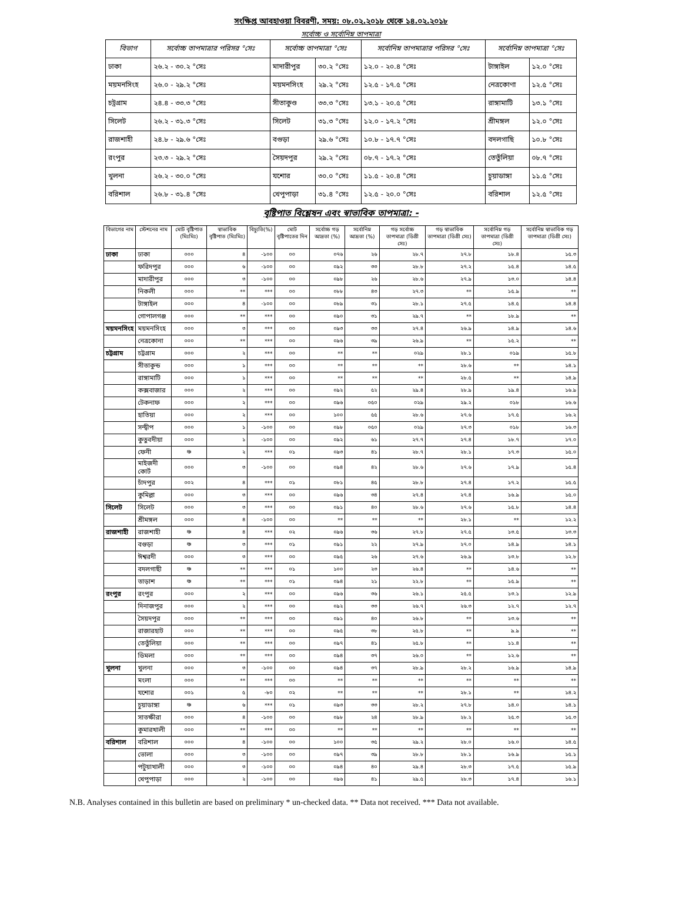সংক্ষিপ্ত আবহাওয়া বিবরণী, সময়: ০৮.০২.২০১৮ থেকে ১৪.০২.২০১৮
সর্বোচ্চ ও সর্বোনিম্ন তাপমাত্রা
| বিভাগ | সর্বোচ্চ তাপমাত্রার পরিসর °সেঃ | সর্বোচ্চ তাপমাত্রা °সেঃ | | সর্বোনিম্ন তাপমাত্রার পরিসর °সেঃ | সর্বোনিম্ন তাপমাত্রা °সেঃ | |
| --- | --- | --- | --- | --- | --- | --- |
| ঢাকা | ২৬.২ - ৩০.২ °সেঃ | মাদারীপুর | ৩০.২ °সেঃ | ১২.০ - ২০.৪ °সেঃ | টাঙ্গাইল | ১২.০ °সেঃ |
| ময়মনসিংহ | ২৬.০ - ২৯.২ °সেঃ | ময়মনসিংহ | ২৯.২ °সেঃ | ১২.৫ - ১৭.৫ °সেঃ | নেত্রকোণা | ১২.৫ °সেঃ |
| চট্রগ্রাম | ২৪.৪ - ৩৩.৩ °সেঃ | সীতাকুণ্ড | ৩৩.৩ °সেঃ | ১৩.১ - ২০.৫ °সেঃ | রাঙ্গামাটি | ১৩.১ °সেঃ |
| সিলেট | ২৬.২ - ৩১.৩ °সেঃ | সিলেট | ৩১.৩ °সেঃ | ১২.০ - ১৭.২ °সেঃ | শ্রীমঙ্গল | ১২.০ °সেঃ |
| রাজশাহী | ২৪.৮ - ২৯.৬ °সেঃ | বগুড়া | ২৯.৬ °সেঃ | ১০.৮ - ১৭.৭ °সেঃ | বদলগাছি | ১০.৮ °সেঃ |
| রংপুর | ২৩.৩ - ২৯.২ °সেঃ | সৈয়দপুর | ২৯.২ °সেঃ | ০৮.৭ - ১৭.২ °সেঃ | তেতুঁলিয়া | ০৮.৭ °সেঃ |
| খুলনা | ২৬.২ - ৩০.০ °সেঃ | যশোর | ৩০.০ °সেঃ | ১১.৫ - ২০.৪ °সেঃ | চুয়াডাঙ্গা | ১১.৫ °সেঃ |
| বরিশাল | ২৬.৮ - ৩১.৪ °সেঃ | খেপুপাড়া | ৩১.৪ °সেঃ | ১২.৫ - ২০.০ °সেঃ | বরিশাল | ১২.৫ °সেঃ |
বৃষ্টিপাত বিশ্লেষন এবং স্বাভাবিক তাপমাত্রা: -
| বিভাগের নাম | স্টেশনের নাম | মোট বৃষ্টিপাত (মিঃমিঃ) | স্বাভাবিক বৃষ্টিপাত (মিঃমিঃ) | বিচ্যুতি(%) | মোট বৃষ্টিপাতের দিন | সর্বোচ্চ গড় আদ্রতা (%) | সর্বোনিম্ন আদ্রতা (%) | গড় সর্বোচ্চ তাপমাত্রা (ডিগ্রী সেঃ) | গড় স্বাভাবিক তাপমাত্রা (ডিগ্রী সেঃ) | সর্বোনিম্ন গড় তাপমাত্রা (ডিগ্রী সেঃ) | সর্বোনিম্ন স্বাভাবিক গড় তাপমাত্রা (ডিগ্রী সেঃ) |
| --- | --- | --- | --- | --- | --- | --- | --- | --- | --- | --- | --- |
| ঢাকা | ঢাকা | ০০০ | ৪ | -১০০ | ০০ | ০৭৬ | ২৬ | ২৮.৭ | ২৭.৮ | ১৮.৪ | ১৫.৩ |
| | ফরিদপুর | ০০০ | ৬ | -১০০ | ০০ | ০৯২ | ৩৩ | ২৮.৮ | ২৭.২ | ১৫.৪ | ১৪.৫ |
| | মাদারীপুর | ০০০ | ৩ | -১০০ | ০০ | ০৯৮ | ২৬ | ২৮.৬ | ২৭.৯ | ১৩.০ | ১৪.৪ |
| | নিকলী | ০০০ | ** | *** | ০০ | ০৮৮ | ৪৩ | ২৭.৩ | ** | ১৫.৯ | ** |
| | টাঙ্গাইল | ০০০ | ৪ | -১০০ | ০০ | ০৮৯ | ৩১ | ২৮.১ | ২৭.৫ | ১৪.৫ | ১৪.৪ |
| | গোপালগঞ্জ | ০০০ | ** | *** | ০০ | ০৯০ | ৩১ | ২৯.৭ | ** | ১৮.৯ | ** |
| ময়মনসিংহ | ময়মনসিংহ | ০০০ | ৩ | *** | ০০ | ০৯৩ | ৩৩ | ২৭.৪ | ২৬.৯ | ১৪.৯ | ১৪.৬ |
| | নেত্রকোনা | ০০০ | ** | *** | ০০ | ০৯৬ | ৩৯ | ২৬.৯ | ** | ১৫.২ | ** |
| চট্টগ্রাম | চট্টগ্রাম | ০০০ | ২ | *** | ০০ | ** | ** | ০২৯ | ২৮.১ | ০১৯ | ১৫.৮ |
| | সীতাকুন্ড | ০০০ | ১ | *** | ০০ | ** | ** | ** | ২৮.৬ | ** | ১৪.১ |
| | রাঙ্গামাটি | ০০০ | ১ | *** | ০০ | ** | ** | ** | ২৮.৫ | ** | ১৪.৯ |
| | কক্সবাজার | ০০০ | ২ | *** | ০০ | ০৯২ | ৫২ | ২৯.৪ | ২৮.৯ | ১৯.৪ | ১৬.৯ |
| | টেকনাফ | ০০০ | ২ | *** | ০০ | ০৯৬ | ০৫০ | ০২৯ | ২৯.২ | ০১৮ | ১৬.৬ |
| | হাতিয়া | ০০০ | ২ | *** | ০০ | ১০০ | ৫৫ | ২৮.৬ | ২৭.৬ | ১৭.৫ | ১৬.২ |
| | সন্দ্বীপ | ০০০ | ১ | -১০০ | ০০ | ০৯৮ | ০৫০ | ০২৯ | ২৭.৩ | ০১৮ | ১৬.৩ |
| | কুতুবদীয়া | ০০০ | ১ | -১০০ | ০০ | ০৯২ | ৬১ | ২৭.৭ | ২৭.৪ | ১৮.৭ | ১৭.০ |
| | ফেনী | ঞ্চ | ২ | *** | ০১ | ০৯৩ | ৪১ | ২৮.৭ | ২৮.১ | ১৭.৩ | ১৫.০ |
| | মাইজদী কোর্ট | ০০০ | ৩ | -১০০ | ০০ | ০৯৪ | ৪২ | ২৮.৬ | ২৭.৬ | ১৭.৯ | ১৫.৪ |
| | চাঁদপুর | ০০২ | ৪ | *** | ০১ | ০৮১ | ৪৫ | ২৮.৮ | ২৭.৪ | ১৭.২ | ১৫.৫ |
| | কুমিল্লা | ০০০ | ৩ | *** | ০০ | ০৯৬ | ৩৪ | ২৭.৪ | ২৭.৪ | ১৬.৯ | ১৫.০ |
| সিলেট | সিলেট | ০০০ | ৩ | *** | ০০ | ০৯১ | ৪০ | ২৮.৬ | ২৭.৬ | ১৫.৮ | ১৪.৪ |
| | শ্রীমঙ্গল | ০০০ | ৪ | -১০০ | ০০ | ** | ** | ** | ২৮.১ | ** | ১২.২ |
| রাজশাহী | রাজশাহী | ঞ্চ | ৪ | *** | ০২ | ০৯৬ | ৩৬ | ২৭.৮ | ২৭.৫ | ১৩.৫ | ১৩.৩ |
| | বগুড়া | ঞ্চ | ৩ | *** | ০১ | ০৯১ | ২২ | ২৭.৯ | ২৭.০ | ১৪.৯ | ১৪.১ |
| | ঈশ্বরদী | ০০০ | ৩ | *** | ০০ | ০৯৫ | ২৬ | ২৭.৬ | ২৬.৯ | ১৩.৮ | ১২.৮ |
| | বদলগাছী | ঞ্চ | ** | *** | ০১ | ১০০ | ২৩ | ২৬.৪ | ** | ১৪.৬ | ** |
| | তাড়াশ | ঞ্চ | ** | *** | ০১ | ০৯৪ | ২১ | ২২.৮ | ** | ১৫.৯ | ** |
| রংপুর | রংপুর | ০০০ | ২ | *** | ০০ | ০৯৬ | ৩৬ | ২৬.১ | ২৫.৫ | ১৩.১ | ১২.৯ |
| | দিনাজপুর | ০০০ | ২ | *** | ০০ | ০৯২ | ৩৩ | ২৬.৭ | ২৬.৩ | ১২.৭ | ১২.৭ |
| | সৈয়দপুর | ০০০ | ** | *** | ০০ | ০৯১ | ৪০ | ২৬.৮ | ** | ১৩.৬ | ** |
| | রাজারহাট | ০০০ | ** | *** | ০০ | ০৯৫ | ৩৮ | ২৫.৮ | ** | ৯.৯ | ** |
| | তেতুঁলিয়া | ০০০ | ** | *** | ০০ | ০৯৭ | ৪১ | ২৫.৮ | ** | ১১.৪ | ** |
| | ডিমলা | ০০০ | ** | *** | ০০ | ০৯৪ | ৩৭ | ২৬.০ | ** | ১২.৬ | ** |
| খুলনা | খুলনা | ০০০ | ৩ | -১০০ | ০০ | ০৯৪ | ৩৭ | ২৮.৯ | ২৮.২ | ১৬.৯ | ১৪.৯ |
| | মংলা | ০০০ | ** | *** | ০০ | ** | ** | ** | ** | ** | ** |
| | যশোর | ০০১ | ৫ | -৮০ | ০২ | ** | ** | ** | ২৮.১ | ** | ১৪.২ |
| | চুয়াডাঙ্গা | ঞ্চ | ৬ | *** | ০১ | ০৯৩ | ৩৩ | ২৮.২ | ২৭.৮ | ১৪.০ | ১৪.১ |
| | সাতক্ষীরা | ০০০ | ৪ | -১০০ | ০০ | ০৯৮ | ২৪ | ২৮.৯ | ২৮.২ | ২৫.৩ | ১৫.৩ |
| | কুমারখালী | ০০০ | ** | *** | ০০ | ** | ** | ** | ** | ** | ** |
| বরিশাল | বরিশাল | ০০০ | ৪ | -১০০ | ০০ | ১০০ | ৩৫ | ২৯.২ | ২৮.০ | ১৬.০ | ১৪.৫ |
| | ভোলা | ০০০ | ৩ | -১০০ | ০০ | ০৯৭ | ৩৯ | ২৮.৮ | ২৮.১ | ১৬.৯ | ১৫.১ |
| | পটুয়াখালী | ০০০ | ৩ | -১০০ | ০০ | ০৯৪ | ৪০ | ২৯.৪ | ২৮.৩ | ১৭.৫ | ১৫.৯ |
| | খেপুপাড়া | ০০০ | ২ | -১০০ | ০০ | ০৯৬ | ৪১ | ২৯.৫ | ২৮.৩ | ১৭.৪ | ১৬.১ |
N.B. Analyses contained in this bulletin are based on preliminary * un-checked data. ** Data not received. *** Data not available.